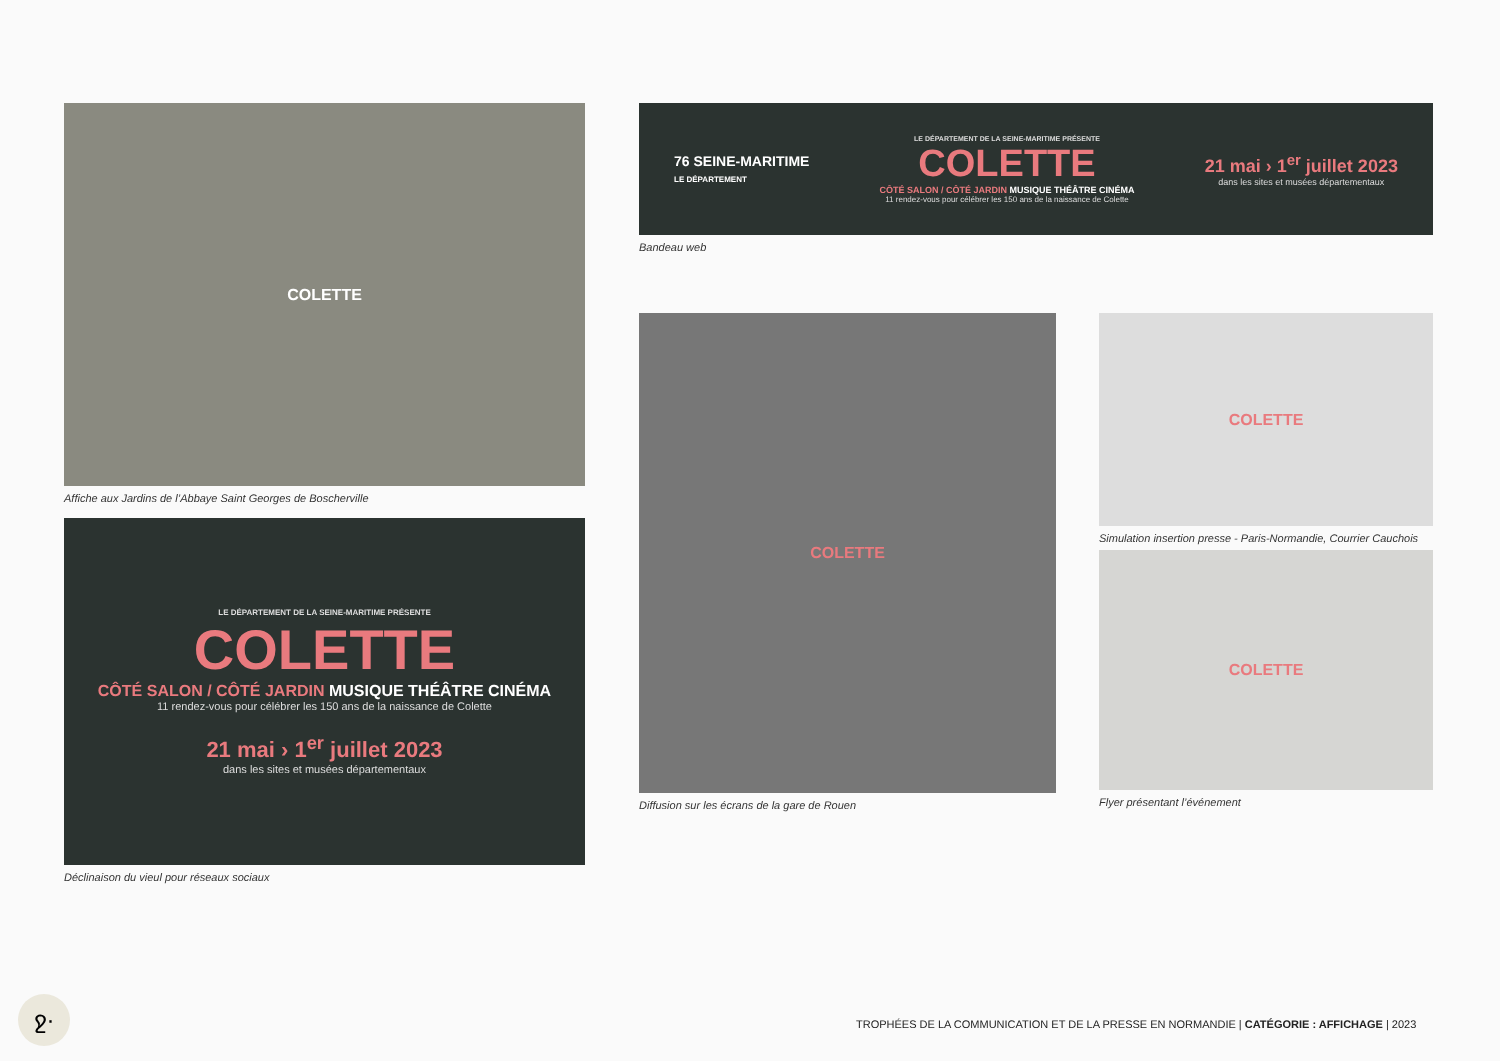COLETTE
Affiche aux Jardins de l’Abbaye Saint Georges de Boscherville
LE DÉPARTEMENT DE LA SEINE-MARITIME PRÉSENTE
COLETTE
CÔTÉ SALON / CÔTÉ JARDIN MUSIQUE THÉÂTRE CINÉMA
11 rendez-vous pour célébrer les 150 ans de la naissance de Colette
21 mai › 1<sup>er</sup> juillet 2023
dans les sites et musées départementaux
Déclinaison du vieul pour réseaux sociaux
76 SEINE-MARITIME
LE DÉPARTEMENT
LE DÉPARTEMENT DE LA SEINE-MARITIME PRÉSENTE
COLETTE
CÔTÉ SALON / CÔTÉ JARDIN MUSIQUE THÉÂTRE CINÉMA
11 rendez-vous pour célébrer les 150 ans de la naissance de Colette
21 mai › 1<sup>er</sup> juillet 2023
dans les sites et musées départementaux
Bandeau web
COLETTE
Diffusion sur les écrans de la gare de Rouen
COLETTE
Simulation insertion presse - Paris-Normandie, Courrier Cauchois
COLETTE
Flyer présentant l’événement
ջ·
TROPHÉES DE LA COMMUNICATION ET DE LA PRESSE EN NORMANDIE | CATÉGORIE : AFFICHAGE | 2023